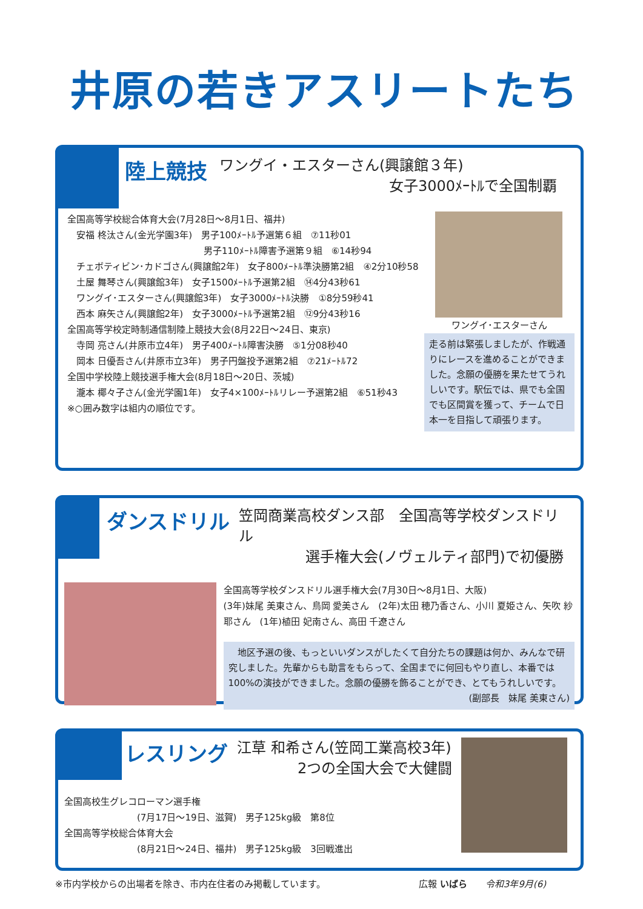井原の若きアスリートたち
陸上競技 ワングイ・エスターさん(興譲館３年)
女子3000ﾒｰﾄﾙで全国制覇
全国高等学校総合体育大会(7月28日～8月1日、福井)
　安福 柊汰さん(金光学園3年)　男子100ﾒｰﾄﾙ予選第６組　⑦11秒01
　　　　　　　　　　　　　　　男子110ﾒｰﾄﾙ障害予選第９組　⑥14秒94
　チェボティビン･カドゴさん(興譲館2年)　女子800ﾒｰﾄﾙ準決勝第2組　④2分10秒58
　土屋 舞琴さん(興譲館3年)　女子1500ﾒｰﾄﾙ予選第2組　⑭4分43秒61
　ワングイ･エスターさん(興譲館3年)　女子3000ﾒｰﾄﾙ決勝　①8分59秒41
　西本 麻矢さん(興譲館2年)　女子3000ﾒｰﾄﾙ予選第2組　⑫9分43秒16
全国高等学校定時制通信制陸上競技大会(8月22日～24日、東京)
　寺岡 亮さん(井原市立4年)　男子400ﾒｰﾄﾙ障害決勝　⑤1分08秒40
　岡本 日優吾さん(井原市立3年)　男子円盤投予選第2組　⑦21ﾒｰﾄﾙ72
全国中学校陸上競技選手権大会(8月18日～20日、茨城)
　瀧本 椰々子さん(金光学園1年)　女子4×100ﾒｰﾄﾙリレー予選第2組　⑥51秒43
※○囲み数字は組内の順位です。
ワングイ･エスターさん
走る前は緊張しましたが、作戦通りにレースを進めることができました。念願の優勝を果たせてうれしいです。駅伝では、県でも全国でも区間賞を獲って、チームで日本一を目指して頑張ります。
ダンスドリル 笠岡商業高校ダンス部　全国高等学校ダンスドリル
選手権大会(ノヴェルティ部門)で初優勝
全国高等学校ダンスドリル選手権大会(7月30日～8月1日、大阪)
(3年)妹尾 美東さん、鳥岡 愛美さん　(2年)太田 穂乃香さん、小川 夏姫さん、矢吹 紗耶さん　(1年)植田 妃南さん、高田 千遼さん
　地区予選の後、もっといいダンスがしたくて自分たちの課題は何か、みんなで研究しました。先輩からも助言をもらって、全国までに何回もやり直し、本番では100%の演技ができました。念願の優勝を飾ることができ、とてもうれしいです。
(副部長　妹尾 美東さん)
レスリング 江草 和希さん(笠岡工業高校3年)
2つの全国大会で大健闘
全国高校生グレコローマン選手権
　　　　　　　　(7月17日～19日、滋賀)　男子125kg級　第8位
全国高等学校総合体育大会
　　　　　　　　(8月21日～24日、福井)　男子125kg級　3回戦進出
※市内学校からの出場者を除き、市内在住者のみ掲載しています。 広報 いばら　　令和3年9月(6)